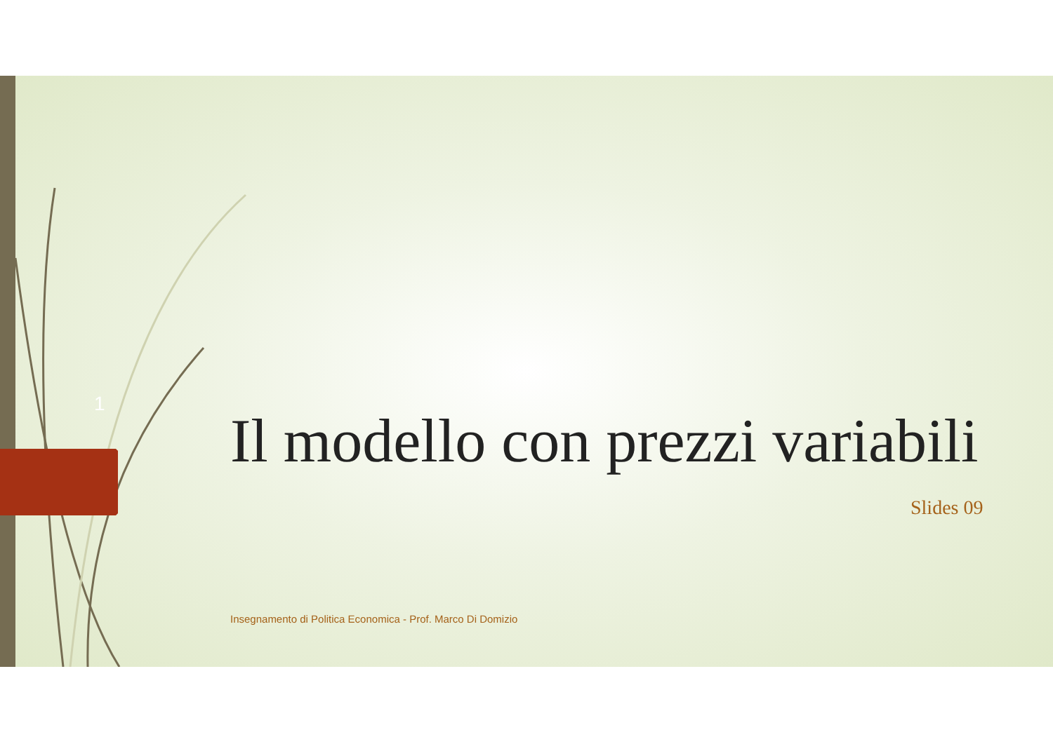1
Il modello con prezzi variabili
Slides 09
Insegnamento di Politica Economica - Prof. Marco Di Domizio